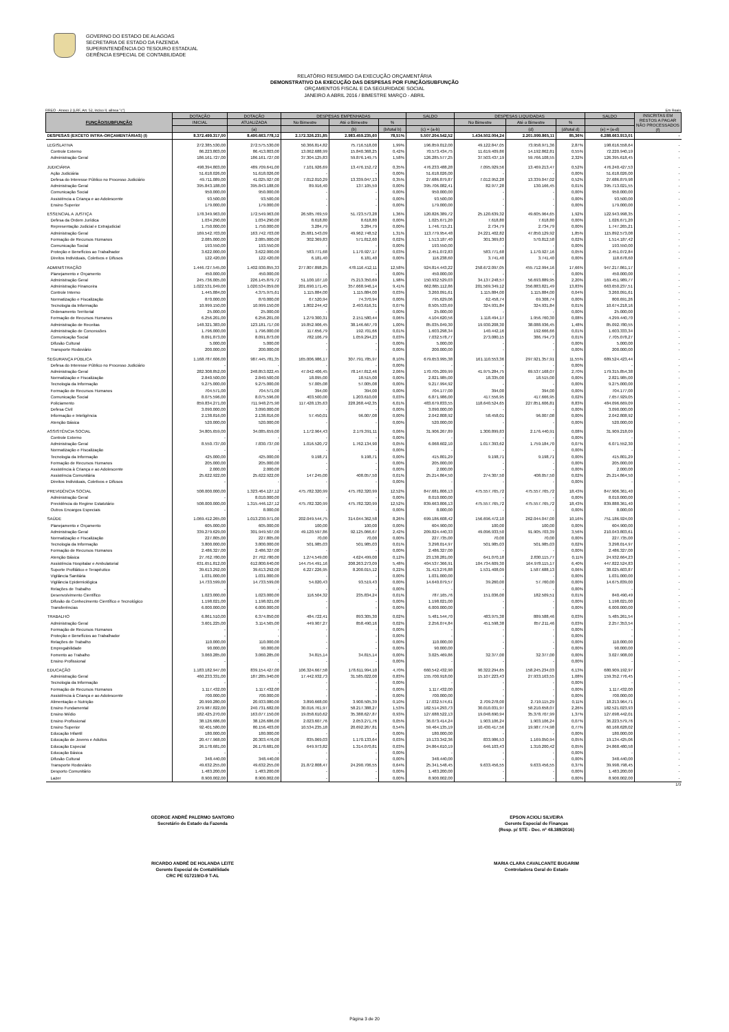GOVERNO DO ESTADO DE ALAGOAS
SECRETARIA DE ESTADO DA FAZENDA
SUPERINTENDÊNCIA DO TESOURO ESTADUAL
GERÊNCIA ESPECIAL DE CONTABILIDADE
RELATÓRIO RESUMIDO DA EXECUÇÃO ORÇAMENTÁRIA
DEMONSTRATIVO DA EXECUÇÃO DAS DESPESAS POR FUNÇÃO/SUBFUNÇÃO
ORÇAMENTOS FISCAL E DA SEGURIDADE SOCIAL
JANEIRO A ABRIL 2016 / BIMESTRE MARÇO - ABRIL
RREO - Anexo 2 (LRF, Art. 52, inciso II, alínea "c") Em Reais
| FUNÇÃO/SUBFUNÇÃO | DOTAÇÃO | DOTAÇÃO | DESPESAS EMPENHADAS | | | SALDO | DESPESAS LIQUIDADAS | | | SALDO | INSCRITAS EM RESTOS A PAGAR NÃO PROCESSADOS (f) |
| --- | --- | --- | --- | --- | --- | --- | --- | --- | --- | --- | --- |
| | INICIAL | ATUALIZADA | No Bimestre | Até o Bimestre | % | | No Bimestre | Até o Bimestre | % | | |
| | | (a) | | (b) | (b/total b) | (c) = (a-b) | | (d) | (d/total d) | (e) = (a-d) | |
| DESPESAS (EXCETO INTRA-ORÇAMENTÁRIAS) (I) | 8.372.499.317,00 | 8.490.663.778,12 | 2.172.326.231,85 | 2.983.459.235,60 | 78,51% | 5.507.204.542,52 | 1.434.502.004,24 | 2.201.999.865,11 | 85,36% | 6.288.663.913,01 | - |
| LEGISLATIVA | 272.385.530,00 | 272.575.530,00 | 50.366.814,82 | 75.716.518,00 | 1,99% | 196.859.012,00 | 49.122.847,05 | 73.958.971,36 | 2,87% | 198.616.558,64 | - |
| Controle Externo | 86.223.803,00 | 86.413.803,00 | 13.062.688,99 | 15.840.368,25 | 0,42% | 70.573.434,75 | 11.619.409,86 | 14.192.862,81 | 0,55% | 72.220.940,19 | - |
| Administração Geral | 186.161.727,00 | 186.161.727,00 | 37.304.125,83 | 59.876.149,75 | 1,58% | 126.285.577,25 | 37.503.437,19 | 59.766.108,55 | 2,32% | 126.395.618,45 | - |
| JUDICIÁRIA | 498.394.803,00 | 489.709.641,00 | 7.101.926,69 | 13.476.152,72 | 0,35% | 476.233.488,28 | 7.095.929,56 | 13.469.213,47 | 0,52% | 476.240.427,53 | - |
| Ação Judiciária | 51.618.026,00 | 51.618.026,00 | - | - | 0,00% | 51.618.026,00 | - | - | 0,00% | 51.618.026,00 | - |
| Defesa do Interesse Público no Processo Judiciário | 49.711.089,00 | 41.025.927,00 | 7.012.010,29 | 13.339.047,13 | 0,35% | 27.686.879,87 | 7.012.952,28 | 13.339.047,02 | 0,52% | 27.686.879,98 | - |
| Administração Geral | 395.843.188,00 | 395.843.188,00 | 89.916,40 | 137.105,59 | 0,00% | 395.706.082,41 | 82.977,28 | 130.166,45 | 0,01% | 395.713.021,55 | - |
| Comunicação Social | 950.000,00 | 950.000,00 | - | - | 0,00% | 950.000,00 | - | - | 0,00% | 950.000,00 | - |
| Assistência a Criança e ao Adolescente | 93.500,00 | 93.500,00 | - | - | 0,00% | 93.500,00 | - | - | 0,00% | 93.500,00 | - |
| Ensino Superior | 179.000,00 | 179.000,00 | - | - | 0,00% | 179.000,00 | - | - | 0,00% | 179.000,00 | - |
| ESSENCIAL A JUSTIÇA | 178.349.963,00 | 172.549.963,00 | 26.585.769,59 | 51.723.573,28 | 1,36% | 120.826.389,72 | 25.120.639,32 | 49.605.964,65 | 1,92% | 122.943.998,35 | - |
| Defesa da Ordem Jurídica | 1.034.290,00 | 1.034.290,00 | 8.618,80 | 8.618,80 | 0,00% | 1.025.671,20 | 7.618,80 | 7.618,80 | 0,00% | 1.026.671,20 | - |
| Representação Judicial e Extrajudicial | 1.750.000,00 | 1.750.000,00 | 3.284,79 | 3.284,79 | 0,00% | 1.746.715,21 | 2.734,79 | 2.734,79 | 0,00% | 1.747.265,21 | - |
| Administração Geral | 169.542.703,00 | 163.742.703,00 | 25.681.543,09 | 49.962.748,52 | 1,31% | 113.779.954,48 | 24.221.402,82 | 47.850.129,92 | 1,85% | 115.892.573,08 | - |
| Formação de Recursos Humanos | 2.085.000,00 | 2.085.000,00 | 302.369,83 | 571.812,60 | 0,02% | 1.513.187,40 | 301.369,83 | 570.812,58 | 0,02% | 1.514.187,42 | - |
| Comunicação Social | 193.550,00 | 193.550,00 | - | - | 0,00% | 193.550,00 | - | - | 0,00% | 193.550,00 | - |
| Proteção e Benefícios ao Trabalhador | 3.622.000,00 | 3.622.000,00 | 583.771,68 | 1.170.927,17 | 0,03% | 2.451.072,83 | 583.771,68 | 1.170.927,16 | 0,05% | 2.451.072,84 | - |
| Direitos Individuais, Coletivos e Difusos | 122.420,00 | 122.420,00 | 6.181,40 | 6.181,40 | 0,00% | 116.238,60 | 3.741,40 | 3.741,40 | 0,00% | 118.678,60 | - |
| ADMINISTRAÇÃO | 1.446.727.545,00 | 1.402.930.855,33 | 277.807.898,25 | 478.116.412,11 | 12,58% | 924.814.443,22 | 258.672.097,05 | 455.712.994,16 | 17,66% | 947.217.861,17 | - |
| Planejamento e Orçamento | 450.000,00 | 450.000,00 | - | - | 0,00% | 450.000,00 | - | - | 0,00% | 450.000,00 | - |
| Administração Geral | 245.736.005,00 | 226.145.879,72 | 51.100.107,10 | 75.213.350,69 | 1,98% | 150.932.529,03 | 34.137.248,57 | 56.693.889,95 | 2,20% | 169.451.989,77 | - |
| Administração Financeira | 1.022.531.049,00 | 1.020.534.059,00 | 201.690.171,45 | 357.668.946,14 | 9,41% | 662.865.112,86 | 201.569.349,12 | 356.883.821,49 | 13,83% | 663.650.237,51 | - |
| Controle Interno | 1.445.884,00 | 4.375.975,61 | 1.115.884,00 | 1.115.884,00 | 0,03% | 3.260.091,61 | 1.115.884,00 | 1.115.884,00 | 0,04% | 3.260.091,61 | - |
| Normatização e Fiscalização | 870.000,00 | 870.000,00 | 67.520,94 | 74.370,94 | 0,00% | 795.629,06 | 62.458,74 | 69.308,74 | 0,00% | 800.691,26 | - |
| Tecnologia da Informação | 10.999.150,00 | 10.999.150,00 | 1.802.244,42 | 2.493.616,31 | 0,07% | 8.505.533,69 | 324.931,84 | 324.931,84 | 0,01% | 10.674.218,16 | - |
| Ordenamento Territorial | 25.000,00 | 25.000,00 | - | - | 0,00% | 25.000,00 | - | - | 0,00% | 25.000,00 | - |
| Formação de Recursos Humanos | 6.256.201,00 | 6.256.201,00 | 1.279.300,31 | 2.151.580,44 | 0,06% | 4.104.620,56 | 1.118.494,17 | 1.956.760,30 | 0,08% | 4.299.440,70 | - |
| Administração de Receitas | 148.321.383,00 | 123.181.717,00 | 19.852.906,45 | 38.146.667,70 | 1,00% | 85.035.049,30 | 19.930.208,30 | 38.088.936,45 | 1,48% | 85.092.780,55 | - |
| Administração de Concessões | 1.796.000,00 | 1.796.000,00 | 117.656,79 | 192.701,66 | 0,01% | 1.603.298,34 | 140.442,16 | 192.666,66 | 0,01% | 1.603.333,34 | - |
| Comunicação Social | 8.091.873,00 | 8.091.873,00 | 782.106,79 | 1.059.294,23 | 0,03% | 7.032.578,77 | 273.080,15 | 386.794,73 | 0,01% | 7.705.078,27 | - |
| Difusão Cultural | 5.000,00 | 5.000,00 | - | - | 0,00% | 5.000,00 | - | - | 0,00% | 5.000,00 | - |
| Transporte Rodoviário | 200.000,00 | 200.000,00 | - | - | 0,00% | 200.000,00 | - | - | 0,00% | 200.000,00 | - |
| SEGURANÇA PÚBLICA | 1.168.787.606,00 | 987.445.781,35 | 165.006.986,17 | 307.791.785,97 | 8,10% | 679.653.995,38 | 161.110.553,36 | 297.921.357,91 | 11,55% | 689.524.423,44 | - |
| Defesa do Interesse Público no Processo Judiciário | - | - | - | - | 0,00% | - | - | - | 0,00% | - | - |
| Administração Geral | 282.308.852,00 | 248.853.022,45 | 47.042.406,45 | 78.147.812,46 | 2,06% | 170.705.209,99 | 41.975.284,75 | 69.537.168,07 | 2,70% | 179.315.854,38 | - |
| Normatização e Fiscalização | 2.840.500,00 | 2.840.500,00 | 18.095,00 | 18.515,00 | 0,00% | 2.821.985,00 | 18.335,00 | 18.515,00 | 0,00% | 2.821.985,00 | - |
| Tecnologia da Informação | 9.275.000,00 | 9.275.000,00 | 57.005,08 | 57.005,08 | 0,00% | 9.217.994,92 | - | - | 0,00% | 9.275.000,00 | - |
| Formação de Recursos Humanos | 704.571,00 | 704.571,00 | 394,00 | 394,00 | 0,00% | 704.177,00 | 394,00 | 394,00 | 0,00% | 704.177,00 | - |
| Comunicação Social | 8.075.596,00 | 8.075.596,00 | 403.500,00 | 1.203.610,00 | 0,03% | 6.871.986,00 | 417.556,95 | 417.666,95 | 0,02% | 7.657.929,05 | - |
| Policiamento | 859.834.271,00 | 711.948.275,90 | 117.428.135,63 | 228.268.442,35 | 6,01% | 483.679.833,55 | 118.640.524,65 | 227.851.606,81 | 8,83% | 484.096.669,09 | - |
| Defesa Civil | 3.090.000,00 | 3.090.000,00 | - | - | 0,00% | 3.090.000,00 | - | - | 0,00% | 3.090.000,00 | - |
| Informação e Inteligência | 2.138.816,00 | 2.138.816,00 | 57.450,01 | 96.007,08 | 0,00% | 2.042.808,92 | 58.458,01 | 96.007,08 | 0,00% | 2.042.808,92 | - |
| Atenção Básica | 520.000,00 | 520.000,00 | - | - | 0,00% | 520.000,00 | - | - | 0,00% | 520.000,00 | - |
| ASSISTÊNCIA SOCIAL | 34.805.659,00 | 34.085.659,00 | 1.172.964,43 | 2.179.391,11 | 0,06% | 31.906.267,89 | 1.300.899,83 | 2.176.440,91 | 0,08% | 31.909.218,09 | - |
| Controle Externo | - | - | - | - | 0,00% | - | - | - | 0,00% | - | - |
| Administração Geral | 8.550.737,00 | 7.830.737,00 | 1.016.520,72 | 1.762.134,90 | 0,05% | 6.068.602,10 | 1.017.393,62 | 1.759.184,70 | 0,07% | 6.071.552,30 | - |
| Normatização e Fiscalização | - | - | - | - | 0,00% | - | - | - | 0,00% | - | - |
| Tecnologia da Informação | 425.000,00 | 425.000,00 | 9.198,71 | 9.198,71 | 0,00% | 415.801,29 | 9.198,71 | 9.198,71 | 0,00% | 415.801,29 | - |
| Formação de Recursos Humanos | 205.000,00 | 205.000,00 | - | - | 0,00% | 205.000,00 | - | - | 0,00% | 205.000,00 | - |
| Assistência à Criança e ao Adolescente | 2.000,00 | 2.000,00 | - | - | 0,00% | 2.000,00 | - | - | 0,00% | 2.000,00 | - |
| Assistência Comunitária | 25.622.922,00 | 25.622.922,00 | 147.245,00 | 408.057,50 | 0,01% | 25.214.864,50 | 274.307,50 | 408.057,50 | 0,02% | 25.214.864,50 | - |
| Direitos Individuais, Coletivos e Difusos | - | - | - | - | 0,00% | - | - | - | 0,00% | - | - |
| PREVIDÊNCIA SOCIAL | 508.000.000,00 | 1.323.464.127,12 | 475.782.320,99 | 475.782.320,99 | 12,52% | 847.681.806,13 | 475.557.765,72 | 475.557.765,72 | 18,43% | 847.906.361,40 | - |
| Administração Geral | - | 8.010.000,00 | - | - | 0,00% | 8.010.000,00 | - | - | 0,00% | 8.010.000,00 | - |
| Previdência do Regime Estatutário | 508.000.000,00 | 1.315.446.127,12 | 475.782.320,99 | 475.782.320,99 | 12,52% | 839.663.806,13 | 475.557.765,72 | 475.557.765,72 | 18,43% | 839.888.361,40 | - |
| Outros Encargos Especiais | - | 8.000,00 | - | - | 0,00% | 8.000,00 | - | - | 0,00% | 8.000,00 | - |
| SAÚDE | 1.069.412.265,00 | 1.013.230.971,00 | 202.049.544,75 | 314.044.362,58 | 8,26% | 699.186.608,42 | 156.696.472,10 | 262.044.047,00 | 10,16% | 751.186.924,00 | - |
| Planejamento e Orçamento | 605.000,00 | 605.000,00 | 100,00 | 100,00 | 0,00% | 604.900,00 | 100,00 | 100,00 | 0,00% | 604.900,00 | - |
| Administração Geral | 339.279.629,00 | 301.949.507,00 | 49.120.597,86 | 92.125.066,67 | 2,42% | 209.824.440,33 | 49.096.933,50 | 91.905.703,39 | 3,56% | 210.043.803,61 | - |
| Normatização e Fiscalização | 227.805,00 | 227.805,00 | 70,00 | 70,00 | 0,00% | 227.735,00 | 70,00 | 70,00 | 0,00% | 227.735,00 | - |
| Tecnologia da Informação | 3.800.000,00 | 3.800.000,00 | 501.985,03 | 501.985,03 | 0,01% | 3.298.014,97 | 501.985,03 | 501.985,03 | 0,02% | 3.298.014,97 | - |
| Formação de Recursos Humanos | 2.486.327,00 | 2.486.327,00 | - | - | 0,00% | 2.486.327,00 | - | - | 0,00% | 2.486.327,00 | - |
| Atenção Básica | 27.762.780,00 | 27.762.780,00 | 1.274.549,00 | 4.624.499,00 | 0,12% | 23.138.281,00 | 641.070,18 | 2.830.115,77 | 0,11% | 24.932.664,23 | - |
| Assistência Hospitalar e Ambulatorial | 631.651.812,00 | 612.800.640,00 | 144.754.491,16 | 208.263.273,09 | 5,48% | 404.537.366,91 | 104.734.609,30 | 164.978.115,17 | 6,40% | 447.822.524,83 | - |
| Suporte Profilático e Terapêutico | 39.613.292,00 | 39.613.292,00 | 6.227.226,95 | 8.200.015,12 | 0,22% | 31.413.276,88 | 1.531.408,09 | 1.587.688,13 | 0,06% | 38.025.603,87 | - |
| Vigilância Sanitária | 1.031.000,00 | 1.031.000,00 | - | - | 0,00% | 1.031.000,00 | - | - | 0,00% | 1.031.000,00 | - |
| Vigilância Epidemiológica | 14.733.599,00 | 14.733.599,00 | 54.020,43 | 93.519,43 | 0,00% | 14.640.079,57 | 39.260,00 | 57.760,00 | 0,00% | 14.675.839,00 | - |
| Relações de Trabalho | - | - | - | - | 0,00% | - | - | - | 0,00% | - | - |
| Desenvolvimento Científico | 1.023.000,00 | 1.023.000,00 | 116.504,32 | 235.834,24 | 0,01% | 787.165,76 | 151.036,00 | 182.509,51 | 0,01% | 840.490,49 | - |
| Difusão do Conhecimento Científico e Tecnológico | 1.198.021,00 | 1.198.021,00 | - | - | 0,00% | 1.198.021,00 | - | - | 0,00% | 1.198.021,00 | - |
| Transferências | 6.000.000,00 | 6.000.000,00 | - | - | 0,00% | 6.000.000,00 | - | - | 0,00% | 6.000.000,00 | - |
| TRABALHO | 6.861.510,00 | 6.374.850,00 | 484.722,41 | 893.305,30 | 0,02% | 5.481.544,70 | 483.975,38 | 889.588,46 | 0,03% | 5.485.261,54 | - |
| Administração Geral | 3.601.225,00 | 3.114.565,00 | 449.907,27 | 858.490,16 | 0,02% | 2.256.074,84 | 451.598,38 | 857.211,46 | 0,03% | 2.257.353,54 | - |
| Formação de Recursos Humanos | - | - | - | - | 0,00% | - | - | - | 0,00% | - | - |
| Proteção e Benefícios ao Trabalhador | - | - | - | - | 0,00% | - | - | - | 0,00% | - | - |
| Relações de Trabalho | 110.000,00 | 110.000,00 | - | - | 0,00% | 110.000,00 | - | - | 0,00% | 110.000,00 | - |
| Empregabilidade | 90.000,00 | 90.000,00 | - | - | 0,00% | 90.000,00 | - | - | 0,00% | 90.000,00 | - |
| Fomento ao Trabalho | 3.060.285,00 | 3.060.285,00 | 34.815,14 | 34.815,14 | 0,00% | 3.025.469,86 | 32.377,00 | 32.377,00 | 0,00% | 3.027.908,00 | - |
| Ensino Profissional | - | - | - | - | 0,00% | - | - | - | 0,00% | - | - |
| EDUCAÇÃO | 1.183.182.947,00 | 839.154.427,00 | 106.324.667,58 | 178.611.994,10 | 4,70% | 660.542.432,90 | 90.322.294,65 | 158.245.234,03 | 6,13% | 680.909.192,97 | - |
| Administração Geral | 460.233.331,00 | 187.285.940,00 | 17.442.932,73 | 31.585.022,00 | 0,83% | 155.700.918,00 | 15.107.223,43 | 27.933.163,55 | 1,08% | 159.352.776,45 | - |
| Tecnologia da Informação | - | - | - | - | 0,00% | - | - | - | 0,00% | - | - |
| Formação de Recursos Humanos | 1.117.432,00 | 1.117.432,00 | - | - | 0,00% | 1.117.432,00 | - | - | 0,00% | 1.117.432,00 | - |
| Assistência à Criança e ao Adolescente | 700.000,00 | 700.000,00 | - | - | 0,00% | 700.000,00 | - | - | 0,00% | 700.000,00 | - |
| Alimentação e Nutrição | 20.990.280,00 | 20.933.080,00 | 3.890.668,00 | 3.900.505,39 | 0,10% | 17.032.574,61 | 2.709.278,00 | 2.719.115,29 | 0,11% | 18.213.964,71 | - |
| Ensino Fundamental | 279.987.822,00 | 240.731.682,00 | 30.016.761,97 | 58.217.388,27 | 1,53% | 182.514.293,73 | 30.010.031,97 | 58.210.658,07 | 2,26% | 182.521.023,93 | - |
| Ensino Médio | 182.425.270,00 | 163.077.150,00 | 19.058.610,62 | 35.388.627,87 | 0,93% | 127.688.522,13 | 19.048.690,94 | 35.378.707,99 | 1,37% | 127.698.442,01 | - |
| Ensino Profissional | 38.126.686,00 | 38.126.686,00 | 2.023.607,76 | 2.053.271,76 | 0,05% | 36.073.414,24 | 1.903.106,24 | 1.903.106,24 | 0,07% | 36.223.579,76 | - |
| Ensino Superior | 92.401.580,00 | 80.156.403,00 | 10.534.235,18 | 20.692.267,81 | 0,54% | 59.464.135,19 | 10.430.417,56 | 19.987.774,98 | 0,77% | 60.168.628,02 | - |
| Educação Infantil | 180.000,00 | 180.000,00 | - | - | 0,00% | 180.000,00 | - | - | 0,00% | 180.000,00 | - |
| Educação de Jovens e Adultos | 20.477.968,00 | 20.303.476,00 | 835.069,03 | 1.170.133,64 | 0,03% | 19.133.342,36 | 833.986,53 | 1.169.050,94 | 0,05% | 19.134.425,06 | - |
| Educação Especial | 26.178.681,00 | 26.178.681,00 | 649.973,82 | 1.314.070,81 | 0,03% | 24.864.610,19 | 646.103,43 | 1.310.200,42 | 0,05% | 24.868.480,58 | - |
| Educação Básica | - | - | - | - | 0,00% | - | - | - | 0,00% | - | - |
| Difusão Cultural | 348.440,00 | 348.440,00 | - | - | 0,00% | 348.440,00 | - | - | 0,00% | 348.440,00 | - |
| Transporte Rodoviário | 49.632.255,00 | 49.632.255,00 | 21.872.808,47 | 24.290.706,55 | 0,64% | 25.341.548,45 | 9.633.456,55 | 9.633.456,55 | 0,37% | 39.998.798,45 | - |
| Desporto Comunitário | 1.483.200,00 | 1.483.200,00 | - | - | 0,00% | 1.483.200,00 | - | - | 0,00% | 1.483.200,00 | - |
| Lazer | 8.900.002,00 | 8.900.002,00 | - | - | 0,00% | 8.900.002,00 | - | - | 0,00% | 8.900.002,00 | - |
1/3
GEORGE ANDRÉ PALERMO SANTORO
Secretário de Estado da Fazenda
EPSON ACIOLI SILVEIRA
Gerente Especial de Finanças
(Resp. p/ STE - Dec. nº 48.389/2016)
RICARDO ANDRÉ DE HOLANDA LEITE
Gerente Especial de Contabilidade
CRC PE 017219/O-9 T-AL
MARIA CLARA CAVALCANTE BUGARIM
Controladora Geral do Estado
Página 3 de 20